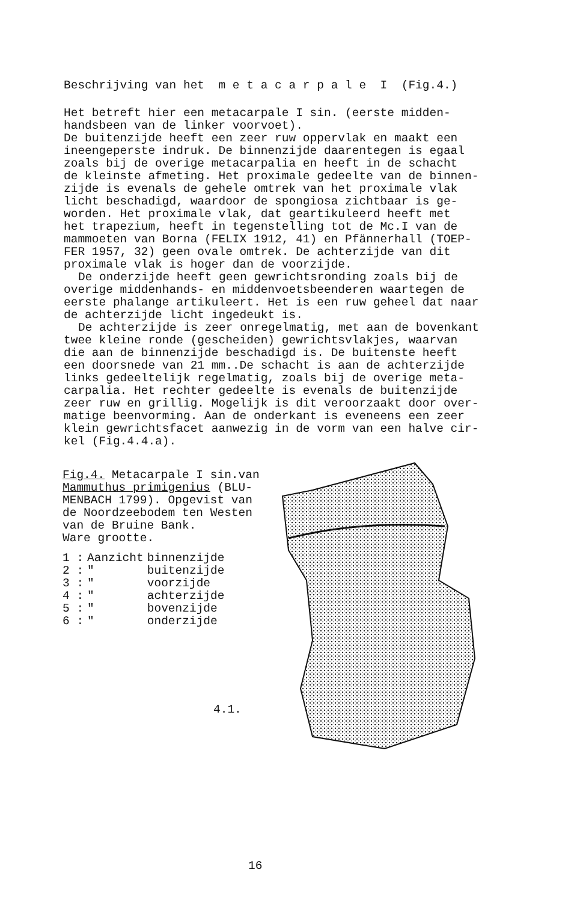Beschrijving van het m e t a c a r p a l e I (Fig.4.)
Het betreft hier een metacarpale I sin. (eerste midden-
handsbeen van de linker voorvoet).
De buitenzijde heeft een zeer ruw oppervlak en maakt een
ineengeperste indruk. De binnenzijde daarentegen is egaal
zoals bij de overige metacarpalia en heeft in de schacht
de kleinste afmeting. Het proximale gedeelte van de binnen-
zijde is evenals de gehele omtrek van het proximale vlak
licht beschadigd, waardoor de spongiosa zichtbaar is ge-
worden. Het proximale vlak, dat geartikuleerd heeft met
het trapezium, heeft in tegenstelling tot de Mc.I van de
mammoeten van Borna (FELIX 1912, 41) en Pfännerhall (TOEP-
FER 1957, 32) geen ovale omtrek. De achterzijde van dit
proximale vlak is hoger dan de voorzijde.
De onderzijde heeft geen gewrichtsronding zoals bij de
overige middenhands- en middenvoetsbeenderen waartegen de
eerste phalange artikuleert. Het is een ruw geheel dat naar
de achterzijde licht ingedeukt is.
De achterzijde is zeer onregelmatig, met aan de bovenkant
twee kleine ronde (gescheiden) gewrichtsvlakjes, waarvan
die aan de binnenzijde beschadigd is. De buitenste heeft
een doorsnede van 21 mm..De schacht is aan de achterzijde
links gedeeltelijk regelmatig, zoals bij de overige meta-
carpalia. Het rechter gedeelte is evenals de buitenzijde
zeer ruw en grillig. Mogelijk is dit veroorzaakt door over-
matige beenvorming. Aan de onderkant is eveneens een zeer
klein gewrichtsfacet aanwezig in de vorm van een halve cir-
kel (Fig.4.4.a).
Fig.4. Metacarpale I sin.van
Mammuthus primigenius (BLU-
MENBACH 1799). Opgevist van
de Noordzeebodem ten Westen
van de Bruine Bank.
Ware grootte.
| 1 : | Aanzicht | binnenzijde |
| 2 : | " | buitenzijde |
| 3 : | " | voorzijde |
| 4 : | " | achterzijde |
| 5 : | " | bovenzijde |
| 6 : | " | onderzijde |
4.1.
16